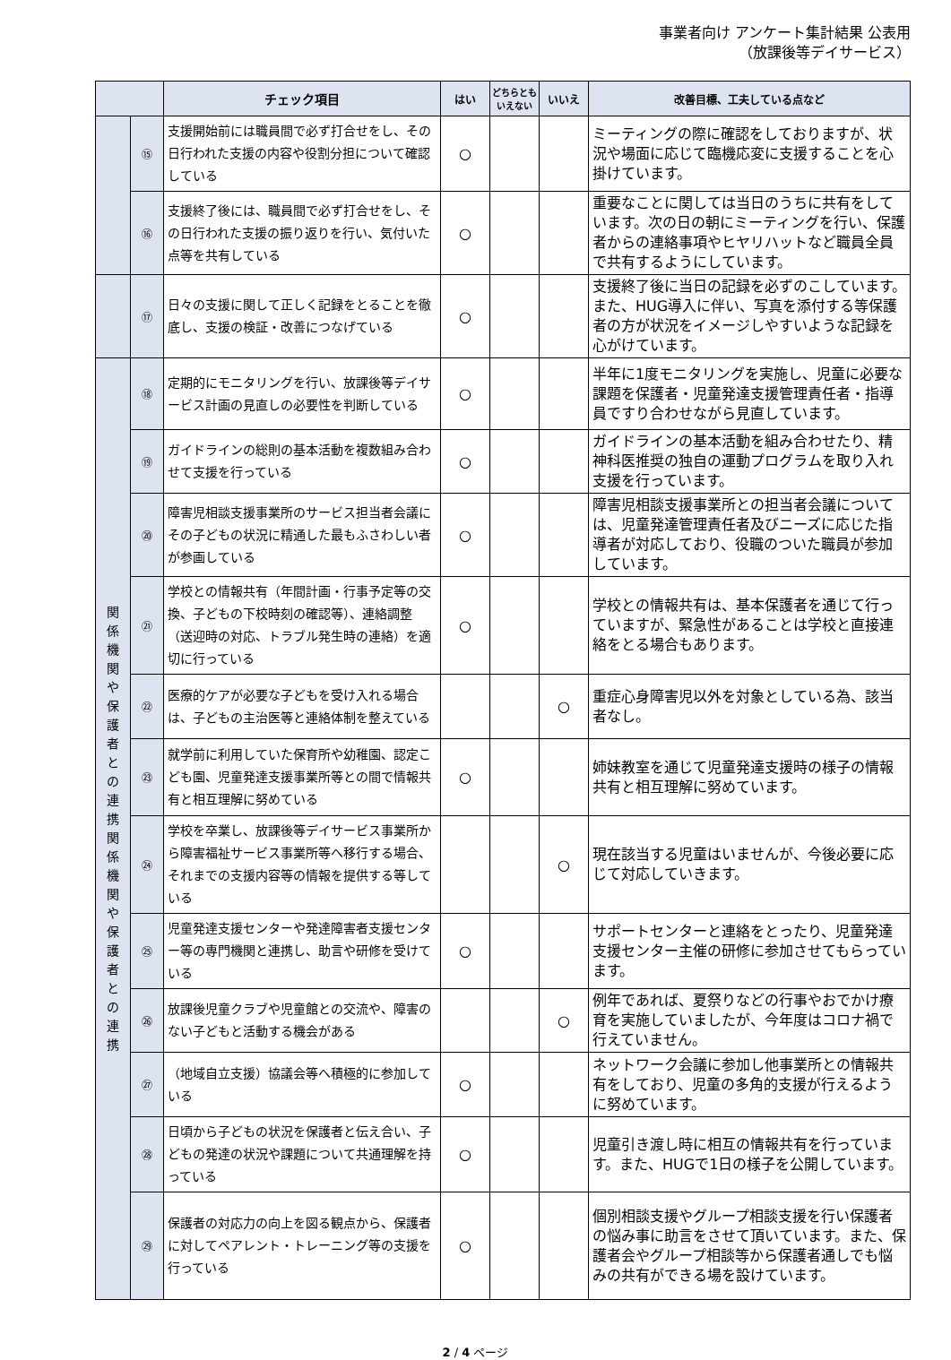事業者向け アンケート集計結果 公表用
（放課後等デイサービス）
| | | チェック項目 | はい | どちらとも いえない | いいえ | 改善目標、工夫している点など |
| --- | --- | --- | --- | --- | --- | --- |
| | ⑮ | 支援開始前には職員間で必ず打合せをし、その日行われた支援の内容や役割分担について確認している | ○ | | | ミーティングの際に確認をしておりますが、状況や場面に応じて臨機応変に支援することを心掛けています。 |
| | ⑯ | 支援終了後には、職員間で必ず打合せをし、その日行われた支援の振り返りを行い、気付いた点等を共有している | ○ | | | 重要なことに関しては当日のうちに共有をしています。次の日の朝にミーティングを行い、保護者からの連絡事項やヒヤリハットなど職員全員で共有するようにしています。 |
| | ⑰ | 日々の支援に関して正しく記録をとることを徹底し、支援の検証・改善につなげている | ○ | | | 支援終了後に当日の記録を必ずのこしています。また、HUG導入に伴い、写真を添付する等保護者の方が状況をイメージしやすいような記録を心がけています。 |
| 関 係 機 関 や 保 護 者 と の 連 携 関 係 機 関 や 保 護 者 と の 連 携 | ⑱ | 定期的にモニタリングを行い、放課後等デイサービス計画の見直しの必要性を判断している | ○ | | | 半年に1度モニタリングを実施し、児童に必要な課題を保護者・児童発達支援管理責任者・指導員ですり合わせながら見直しています。 |
| | ⑲ | ガイドラインの総則の基本活動を複数組み合わせて支援を行っている | ○ | | | ガイドラインの基本活動を組み合わせたり、精神科医推奨の独自の運動プログラムを取り入れ支援を行っています。 |
| | ⑳ | 障害児相談支援事業所のサービス担当者会議にその子どもの状況に精通した最もふさわしい者が参画している | ○ | | | 障害児相談支援事業所との担当者会議については、児童発達管理責任者及びニーズに応じた指導者が対応しており、役職のついた職員が参加しています。 |
| | ㉑ | 学校との情報共有（年間計画・行事予定等の交換、子どもの下校時刻の確認等）、連絡調整（送迎時の対応、トラブル発生時の連絡）を適切に行っている | ○ | | | 学校との情報共有は、基本保護者を通じて行っていますが、緊急性があることは学校と直接連絡をとる場合もあります。 |
| | ㉒ | 医療的ケアが必要な子どもを受け入れる場合は、子どもの主治医等と連絡体制を整えている | | | ○ | 重症心身障害児以外を対象としている為、該当者なし。 |
| | ㉓ | 就学前に利用していた保育所や幼稚園、認定こども園、児童発達支援事業所等との間で情報共有と相互理解に努めている | ○ | | | 姉妹教室を通じて児童発達支援時の様子の情報共有と相互理解に努めています。 |
| | ㉔ | 学校を卒業し、放課後等デイサービス事業所から障害福祉サービス事業所等へ移行する場合、それまでの支援内容等の情報を提供する等している | | | ○ | 現在該当する児童はいませんが、今後必要に応じて対応していきます。 |
| | ㉕ | 児童発達支援センターや発達障害者支援センター等の専門機関と連携し、助言や研修を受けている | ○ | | | サポートセンターと連絡をとったり、児童発達支援センター主催の研修に参加させてもらっています。 |
| | ㉖ | 放課後児童クラブや児童館との交流や、障害のない子どもと活動する機会がある | | | ○ | 例年であれば、夏祭りなどの行事やおでかけ療育を実施していましたが、今年度はコロナ禍で行えていません。 |
| | ㉗ | （地域自立支援）協議会等へ積極的に参加している | ○ | | | ネットワーク会議に参加し他事業所との情報共有をしており、児童の多角的支援が行えるように努めています。 |
| | ㉘ | 日頃から子どもの状況を保護者と伝え合い、子どもの発達の状況や課題について共通理解を持っている | ○ | | | 児童引き渡し時に相互の情報共有を行っています。また、HUGで1日の様子を公開しています。 |
| | ㉙ | 保護者の対応力の向上を図る観点から、保護者に対してペアレント・トレーニング等の支援を行っている | ○ | | | 個別相談支援やグループ相談支援を行い保護者の悩み事に助言をさせて頂いています。また、保護者会やグループ相談等から保護者通しでも悩みの共有ができる場を設けています。 |
2 / 4 ページ